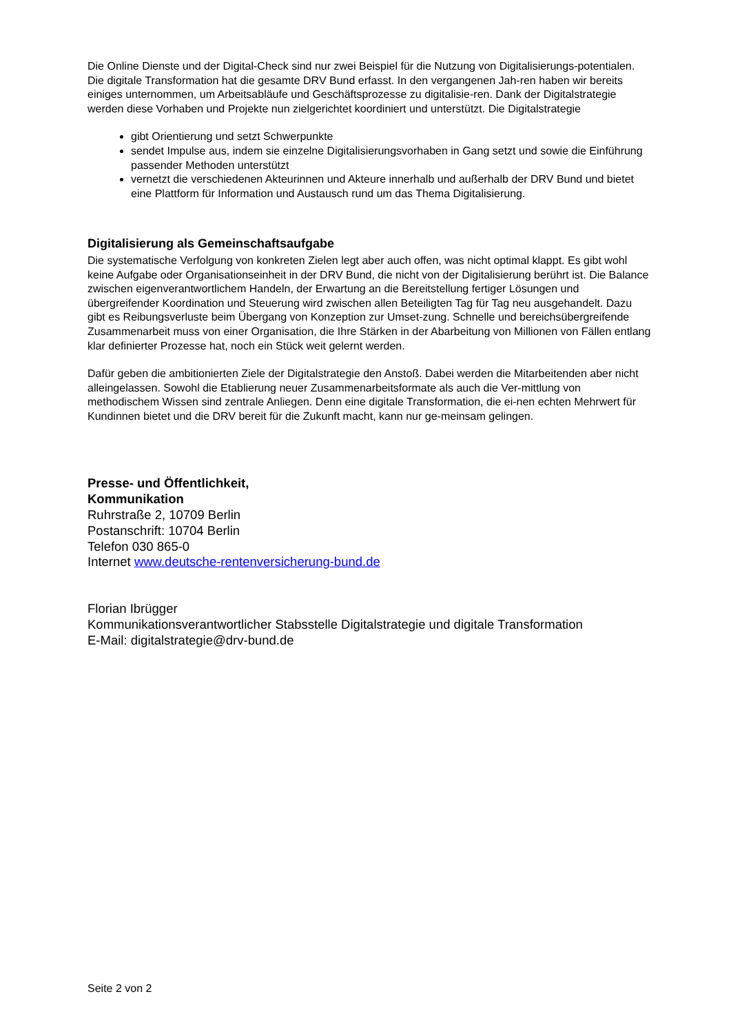Die Online Dienste und der Digital-Check sind nur zwei Beispiel für die Nutzung von Digitalisierungs-potentialen. Die digitale Transformation hat die gesamte DRV Bund erfasst. In den vergangenen Jah-ren haben wir bereits einiges unternommen, um Arbeitsabläufe und Geschäftsprozesse zu digitalisie-ren. Dank der Digitalstrategie werden diese Vorhaben und Projekte nun zielgerichtet koordiniert und unterstützt. Die Digitalstrategie
gibt Orientierung und setzt Schwerpunkte
sendet Impulse aus, indem sie einzelne Digitalisierungsvorhaben in Gang setzt und sowie die Einführung passender Methoden unterstützt
vernetzt die verschiedenen Akteurinnen und Akteure innerhalb und außerhalb der DRV Bund und bietet eine Plattform für Information und Austausch rund um das Thema Digitalisierung.
Digitalisierung als Gemeinschaftsaufgabe
Die systematische Verfolgung von konkreten Zielen legt aber auch offen, was nicht optimal klappt. Es gibt wohl keine Aufgabe oder Organisationseinheit in der DRV Bund, die nicht von der Digitalisierung berührt ist. Die Balance zwischen eigenverantwortlichem Handeln, der Erwartung an die Bereitstellung fertiger Lösungen und übergreifender Koordination und Steuerung wird zwischen allen Beteiligten Tag für Tag neu ausgehandelt. Dazu gibt es Reibungsverluste beim Übergang von Konzeption zur Umset-zung. Schnelle und bereichsübergreifende Zusammenarbeit muss von einer Organisation, die Ihre Stärken in der Abarbeitung von Millionen von Fällen entlang klar definierter Prozesse hat, noch ein Stück weit gelernt werden.
Dafür geben die ambitionierten Ziele der Digitalstrategie den Anstoß. Dabei werden die Mitarbeitenden aber nicht alleingelassen. Sowohl die Etablierung neuer Zusammenarbeitsformate als auch die Ver-mittlung von methodischem Wissen sind zentrale Anliegen. Denn eine digitale Transformation, die ei-nen echten Mehrwert für Kundinnen bietet und die DRV bereit für die Zukunft macht, kann nur ge-meinsam gelingen.
Presse- und Öffentlichkeit,
Kommunikation
Ruhrstraße 2, 10709 Berlin
Postanschrift: 10704 Berlin
Telefon 030 865-0
Internet www.deutsche-rentenversicherung-bund.de
Florian Ibrügger
Kommunikationsverantwortlicher Stabsstelle Digitalstrategie und digitale Transformation
E-Mail: digitalstrategie@drv-bund.de
Seite 2 von 2